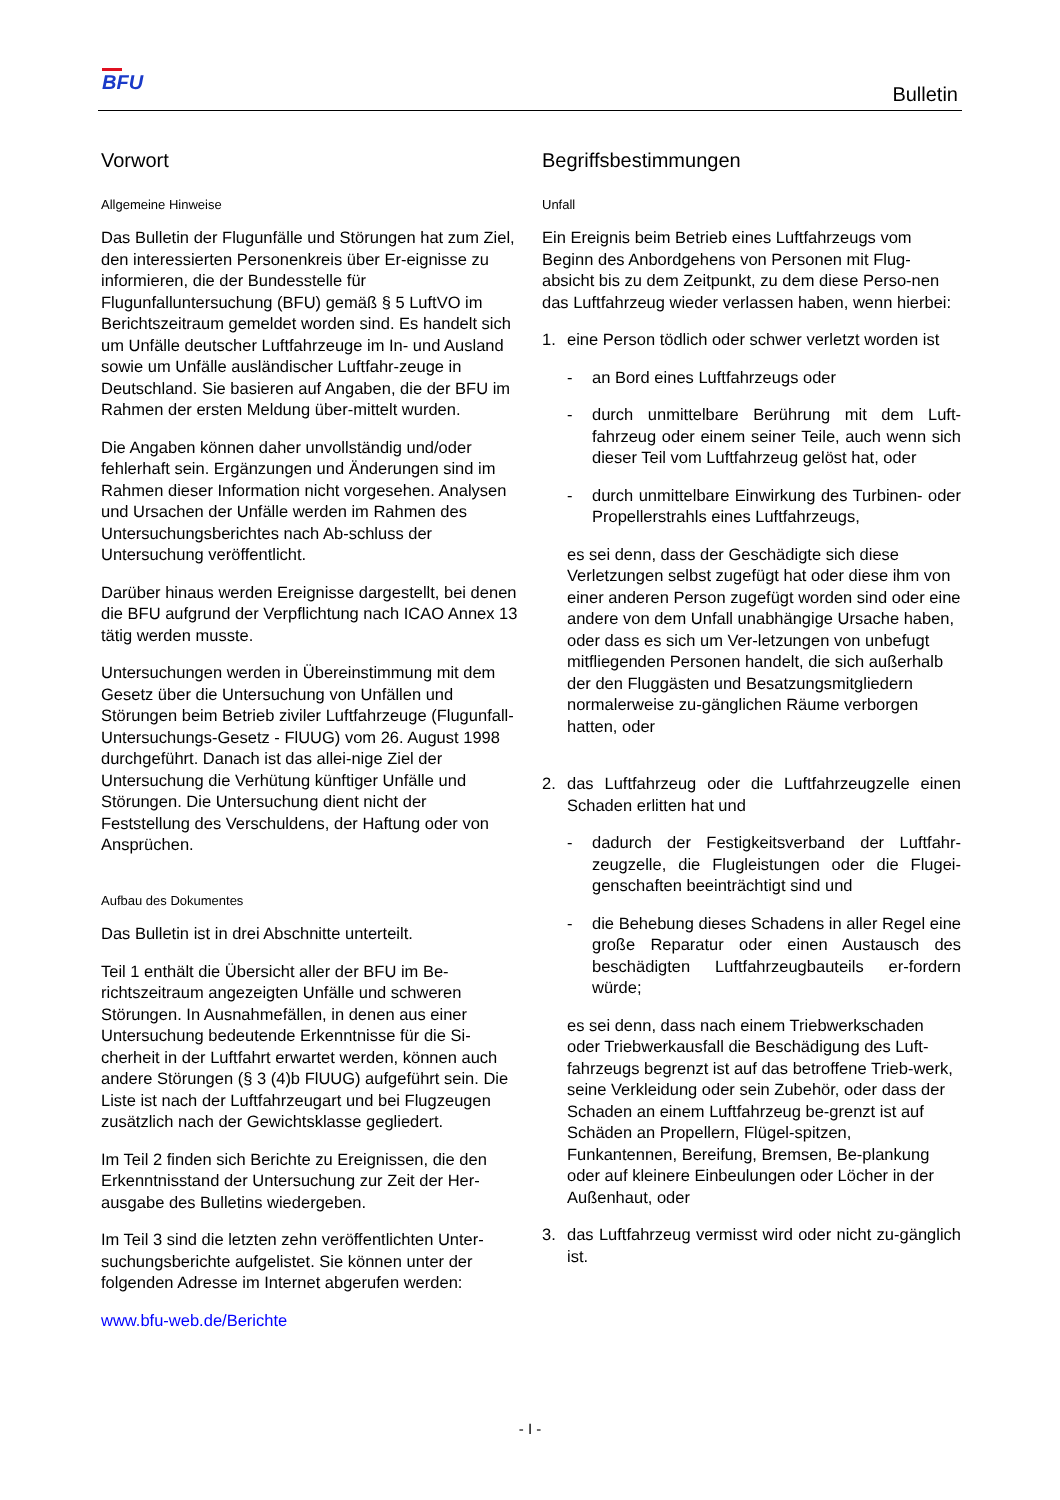BFU
Bulletin
Vorwort
Allgemeine Hinweise
Das Bulletin der Flugunfälle und Störungen hat zum Ziel, den interessierten Personenkreis über Er-eignisse zu informieren, die der Bundesstelle für Flugunfalluntersuchung (BFU) gemäß § 5 LuftVO im Berichtszeitraum gemeldet worden sind. Es handelt sich um Unfälle deutscher Luftfahrzeuge im In- und Ausland sowie um Unfälle ausländischer Luftfahr-zeuge in Deutschland. Sie basieren auf Angaben, die der BFU im Rahmen der ersten Meldung über-mittelt wurden.
Die Angaben können daher unvollständig und/oder fehlerhaft sein. Ergänzungen und Änderungen sind im Rahmen dieser Information nicht vorgesehen. Analysen und Ursachen der Unfälle werden im Rahmen des Untersuchungsberichtes nach Ab-schluss der Untersuchung veröffentlicht.
Darüber hinaus werden Ereignisse dargestellt, bei denen die BFU aufgrund der Verpflichtung nach ICAO Annex 13 tätig werden musste.
Untersuchungen werden in Übereinstimmung mit dem Gesetz über die Untersuchung von Unfällen und Störungen beim Betrieb ziviler Luftfahrzeuge (Flugunfall-Untersuchungs-Gesetz - FlUUG) vom 26. August 1998 durchgeführt. Danach ist das allei-nige Ziel der Untersuchung die Verhütung künftiger Unfälle und Störungen. Die Untersuchung dient nicht der Feststellung des Verschuldens, der Haftung oder von Ansprüchen.
Aufbau des Dokumentes
Das Bulletin ist in drei Abschnitte unterteilt.
Teil 1 enthält die Übersicht aller der BFU im Be-richtszeitraum angezeigten Unfälle und schweren Störungen. In Ausnahmefällen, in denen aus einer Untersuchung bedeutende Erkenntnisse für die Si-cherheit in der Luftfahrt erwartet werden, können auch andere Störungen (§ 3 (4)b FlUUG) aufgeführt sein. Die Liste ist nach der Luftfahrzeugart und bei Flugzeugen zusätzlich nach der Gewichtsklasse gegliedert.
Im Teil 2 finden sich Berichte zu Ereignissen, die den Erkenntnisstand der Untersuchung zur Zeit der Her-ausgabe des Bulletins wiedergeben.
Im Teil 3 sind die letzten zehn veröffentlichten Unter-suchungsberichte aufgelistet. Sie können unter der folgenden Adresse im Internet abgerufen werden:
www.bfu-web.de/Berichte
Begriffsbestimmungen
Unfall
Ein Ereignis beim Betrieb eines Luftfahrzeugs vom Beginn des Anbordgehens von Personen mit Flug-absicht bis zu dem Zeitpunkt, zu dem diese Perso-nen das Luftfahrzeug wieder verlassen haben, wenn hierbei:
1. eine Person tödlich oder schwer verletzt worden ist
- an Bord eines Luftfahrzeugs oder
- durch unmittelbare Berührung mit dem Luft-fahrzeug oder einem seiner Teile, auch wenn sich dieser Teil vom Luftfahrzeug gelöst hat, oder
- durch unmittelbare Einwirkung des Turbinen- oder Propellerstrahls eines Luftfahrzeugs,
es sei denn, dass der Geschädigte sich diese Verletzungen selbst zugefügt hat oder diese ihm von einer anderen Person zugefügt worden sind oder eine andere von dem Unfall unabhängige Ursache haben, oder dass es sich um Ver-letzungen von unbefugt mitfliegenden Personen handelt, die sich außerhalb der den Fluggästen und Besatzungsmitgliedern normalerweise zu-gänglichen Räume verborgen hatten, oder
2. das Luftfahrzeug oder die Luftfahrzeugzelle einen Schaden erlitten hat und
- dadurch der Festigkeitsverband der Luftfahr-zeugzelle, die Flugleistungen oder die Flugei-genschaften beeinträchtigt sind und
- die Behebung dieses Schadens in aller Regel eine große Reparatur oder einen Austausch des beschädigten Luftfahrzeugbauteils er-fordern würde;
es sei denn, dass nach einem Triebwerkschaden oder Triebwerkausfall die Beschädigung des Luft-fahrzeugs begrenzt ist auf das betroffene Trieb-werk, seine Verkleidung oder sein Zubehör, oder dass der Schaden an einem Luftfahrzeug be-grenzt ist auf Schäden an Propellern, Flügel-spitzen, Funkantennen, Bereifung, Bremsen, Be-plankung oder auf kleinere Einbeulungen oder Löcher in der Außenhaut, oder
3. das Luftfahrzeug vermisst wird oder nicht zu-gänglich ist.
- I -